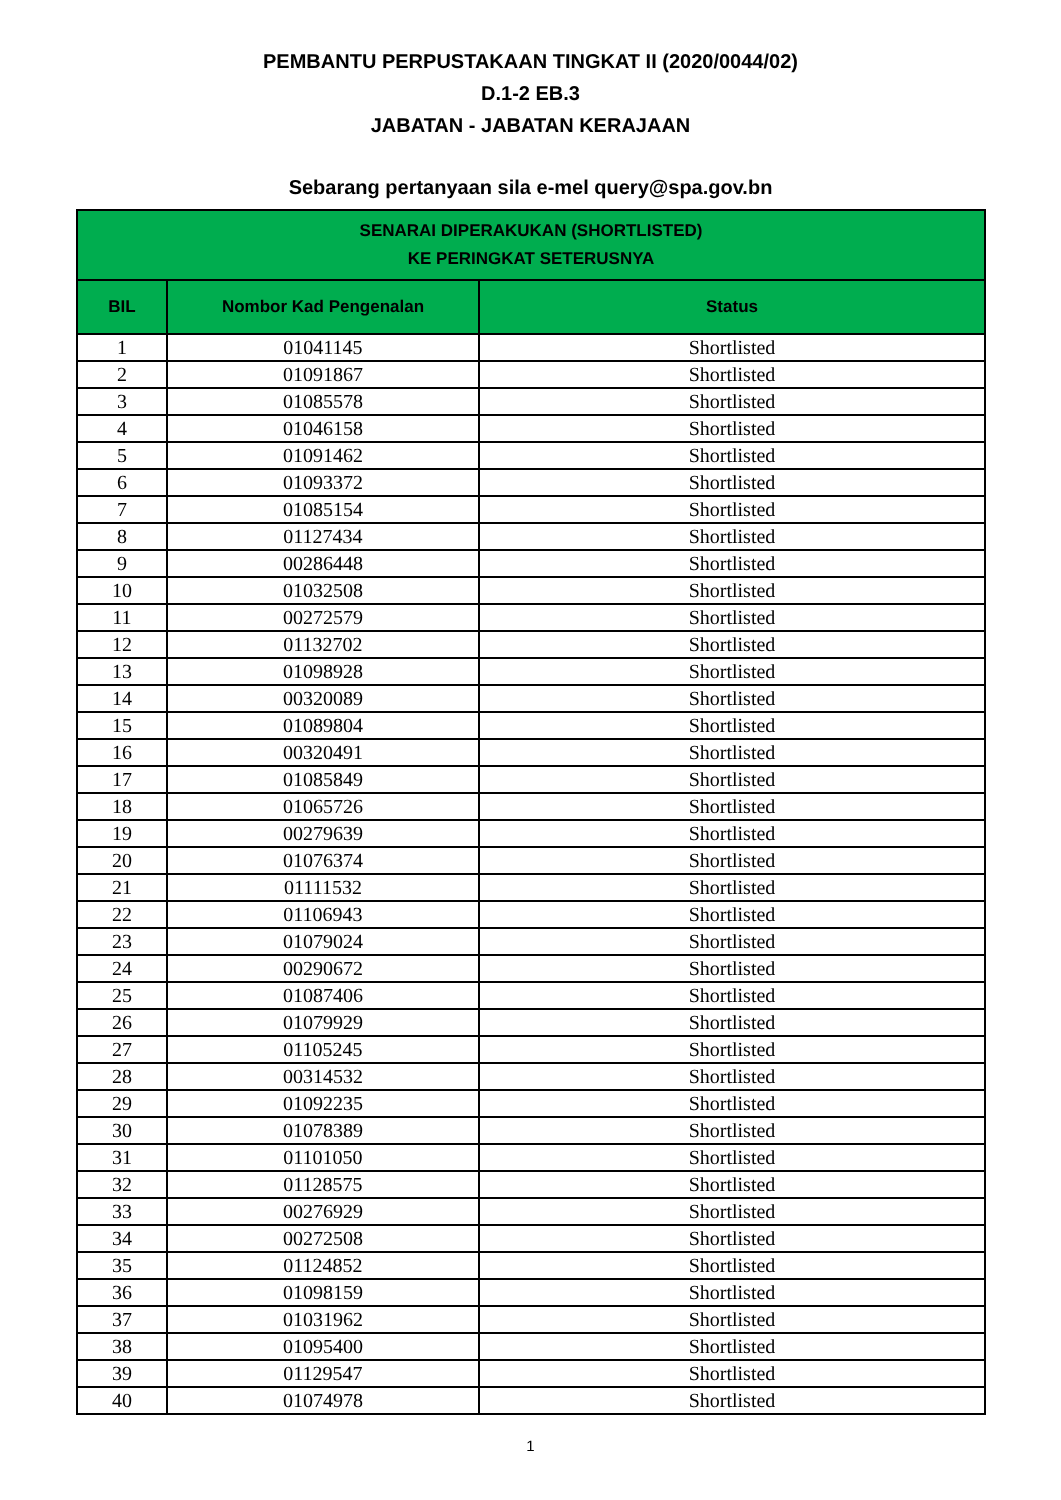PEMBANTU PERPUSTAKAAN TINGKAT II (2020/0044/02)
D.1-2 EB.3
JABATAN - JABATAN KERAJAAN
Sebarang pertanyaan sila e-mel query@spa.gov.bn
| SENARAI DIPERAKUKAN (SHORTLISTED) KE PERINGKAT SETERUSNYA | | |
| --- | --- | --- |
| BIL | Nombor Kad Pengenalan | Status |
| 1 | 01041145 | Shortlisted |
| 2 | 01091867 | Shortlisted |
| 3 | 01085578 | Shortlisted |
| 4 | 01046158 | Shortlisted |
| 5 | 01091462 | Shortlisted |
| 6 | 01093372 | Shortlisted |
| 7 | 01085154 | Shortlisted |
| 8 | 01127434 | Shortlisted |
| 9 | 00286448 | Shortlisted |
| 10 | 01032508 | Shortlisted |
| 11 | 00272579 | Shortlisted |
| 12 | 01132702 | Shortlisted |
| 13 | 01098928 | Shortlisted |
| 14 | 00320089 | Shortlisted |
| 15 | 01089804 | Shortlisted |
| 16 | 00320491 | Shortlisted |
| 17 | 01085849 | Shortlisted |
| 18 | 01065726 | Shortlisted |
| 19 | 00279639 | Shortlisted |
| 20 | 01076374 | Shortlisted |
| 21 | 01111532 | Shortlisted |
| 22 | 01106943 | Shortlisted |
| 23 | 01079024 | Shortlisted |
| 24 | 00290672 | Shortlisted |
| 25 | 01087406 | Shortlisted |
| 26 | 01079929 | Shortlisted |
| 27 | 01105245 | Shortlisted |
| 28 | 00314532 | Shortlisted |
| 29 | 01092235 | Shortlisted |
| 30 | 01078389 | Shortlisted |
| 31 | 01101050 | Shortlisted |
| 32 | 01128575 | Shortlisted |
| 33 | 00276929 | Shortlisted |
| 34 | 00272508 | Shortlisted |
| 35 | 01124852 | Shortlisted |
| 36 | 01098159 | Shortlisted |
| 37 | 01031962 | Shortlisted |
| 38 | 01095400 | Shortlisted |
| 39 | 01129547 | Shortlisted |
| 40 | 01074978 | Shortlisted |
1